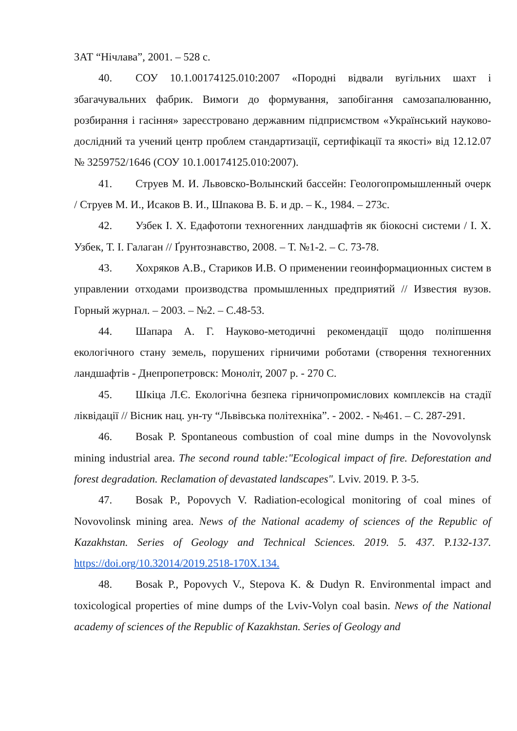ЗАТ “Нічлава”, 2001. – 528 с.
40. СОУ 10.1.00174125.010:2007 «Породні відвали вугільних шахт і збагачувальних фабрик. Вимоги до формування, запобігання самозапалюванню, розбирання і гасіння» зареєстровано державним підприємством «Український науково-дослідний та учений центр проблем стандартизації, сертифікації та якості» від 12.12.07 № 3259752/1646 (СОУ 10.1.00174125.010:2007).
41. Струев М. И. Львовско-Волынский бассейн: Геологопромышленный очерк / Струев М. И., Исаков В. И., Шпакова В. Б. и др. – К., 1984. – 273с.
42. Узбек І. Х. Едафотопи техногенних ландшафтів як біокосні системи / І. Х. Узбек, Т. І. Галаган // Ґрунтознавство, 2008. – Т. №1-2. – С. 73-78.
43. Хохряков А.В., Стариков И.В. О применении геоинформационных систем в управлении отходами производства промышленных предприятий // Известия вузов. Горный журнал. – 2003. – №2. – С.48-53.
44. Шапара А. Г. Науково-методичні рекомендації щодо поліпшення екологічного стану земель, порушених гірничими роботами (створення техногенних ландшафтів - Днепропетровск: Моноліт, 2007 р. - 270 С.
45. Шкіца Л.Є. Екологічна безпека гірничопромислових комплексів на стадії ліквідації // Вісник нац. ун-ту “Львівська політехніка”. - 2002. - №461. – С. 287-291.
46. Bosak P. Spontaneous combustion of coal mine dumps in the Novovolynsk mining industrial area. The second round table:"Ecological impact of fire. Deforestation and forest degradation. Reclamation of devastated landscapes". Lviv. 2019. P. 3-5.
47. Bosak P., Popovych V. Radiation-ecological monitoring of coal mines of Novovolinsk mining area. News of the National academy of sciences of the Republic of Kazakhstan. Series of Geology and Technical Sciences. 2019. 5. 437. P.132-137. https://doi.org/10.32014/2019.2518-170X.134.
48. Bosak P., Popovych V., Stepova K. & Dudyn R. Environmental impact and toxicological properties of mine dumps of the Lviv-Volyn coal basin. News of the National academy of sciences of the Republic of Kazakhstan. Series of Geology and